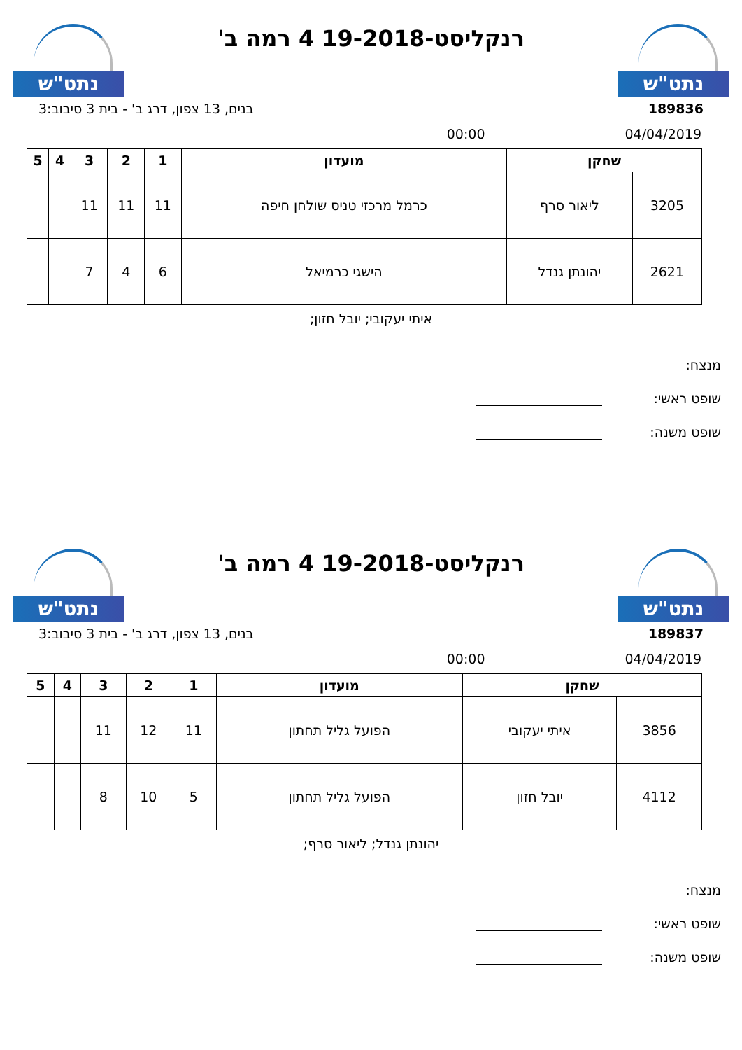נתט"ש
רנקליסט-19-2018 4 רמה ב'
נתט"ש
189836 בנים, 13 צפון, דרג ב' - בית 3 סיבוב:3
04/04/2019 00:00
| שחקן | | מועדון | 1 | 2 | 3 | 4 | 5 |
| --- | --- | --- | --- | --- | --- | --- | --- |
| 3205 | ליאור סרף | כרמל מרכזי טניס שולחן חיפה | 11 | 11 | 11 | | |
| 2621 | יהונתן גנדל | הישגי כרמיאל | 6 | 4 | 7 | | |
איתי יעקובי; יובל חזון;
מנצח:
שופט ראשי:
שופט משנה:
נתט"ש
רנקליסט-19-2018 4 רמה ב'
נתט"ש
189837 בנים, 13 צפון, דרג ב' - בית 3 סיבוב:3
04/04/2019 00:00
| שחקן | | מועדון | 1 | 2 | 3 | 4 | 5 |
| --- | --- | --- | --- | --- | --- | --- | --- |
| 3856 | איתי יעקובי | הפועל גליל תחתון | 11 | 12 | 11 | | |
| 4112 | יובל חזון | הפועל גליל תחתון | 5 | 10 | 8 | | |
יהונתן גנדל; ליאור סרף;
מנצח:
שופט ראשי:
שופט משנה: